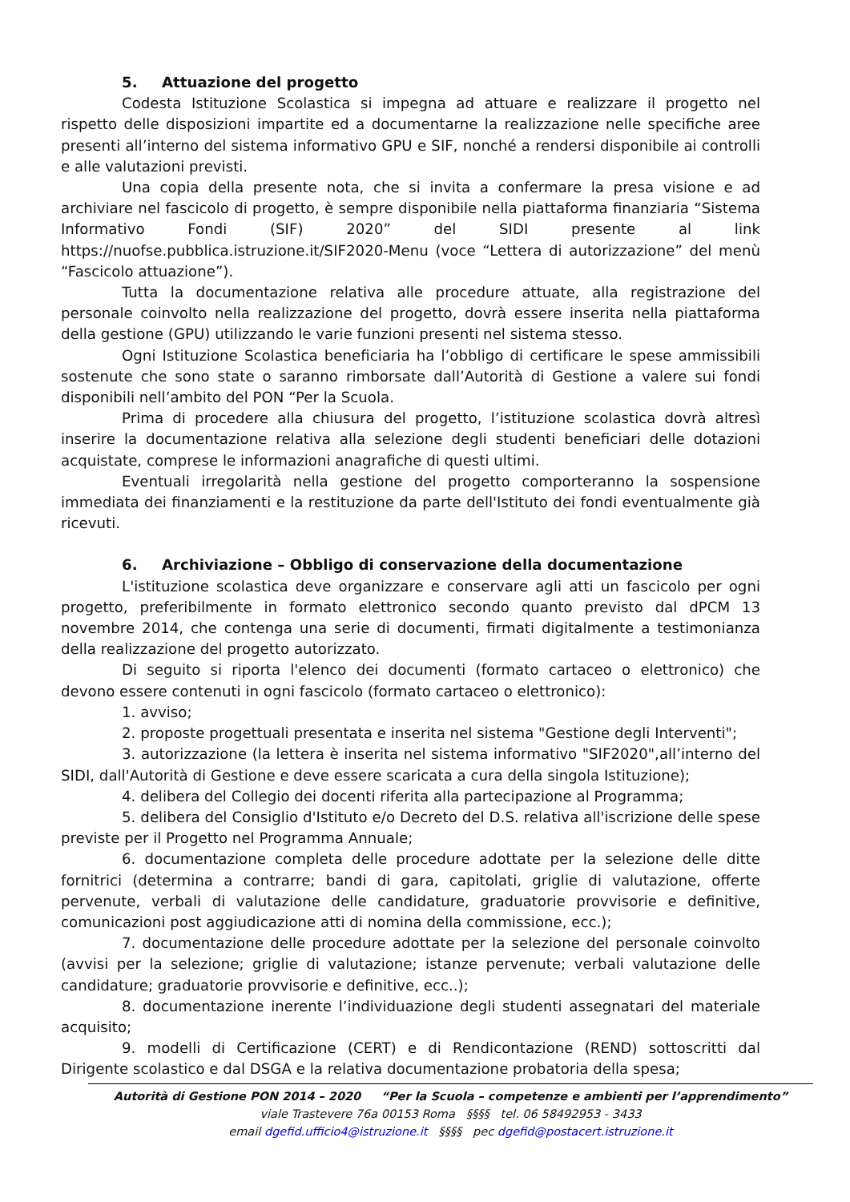5. Attuazione del progetto
Codesta Istituzione Scolastica si impegna ad attuare e realizzare il progetto nel rispetto delle disposizioni impartite ed a documentarne la realizzazione nelle specifiche aree presenti all’interno del sistema informativo GPU e SIF, nonché a rendersi disponibile ai controlli e alle valutazioni previsti.
Una copia della presente nota, che si invita a confermare la presa visione e ad archiviare nel fascicolo di progetto, è sempre disponibile nella piattaforma finanziaria “Sistema Informativo Fondi (SIF) 2020” del SIDI presente al link https://nuofse.pubblica.istruzione.it/SIF2020-Menu (voce “Lettera di autorizzazione” del menù “Fascicolo attuazione”).
Tutta la documentazione relativa alle procedure attuate, alla registrazione del personale coinvolto nella realizzazione del progetto, dovrà essere inserita nella piattaforma della gestione (GPU) utilizzando le varie funzioni presenti nel sistema stesso.
Ogni Istituzione Scolastica beneficiaria ha l’obbligo di certificare le spese ammissibili sostenute che sono state o saranno rimborsate dall’Autorità di Gestione a valere sui fondi disponibili nell’ambito del PON “Per la Scuola.
Prima di procedere alla chiusura del progetto, l’istituzione scolastica dovrà altresì inserire la documentazione relativa alla selezione degli studenti beneficiari delle dotazioni acquistate, comprese le informazioni anagrafiche di questi ultimi.
Eventuali irregolarità nella gestione del progetto comporteranno la sospensione immediata dei finanziamenti e la restituzione da parte dell'Istituto dei fondi eventualmente già ricevuti.
6. Archiviazione – Obbligo di conservazione della documentazione
L'istituzione scolastica deve organizzare e conservare agli atti un fascicolo per ogni progetto, preferibilmente in formato elettronico secondo quanto previsto dal dPCM 13 novembre 2014, che contenga una serie di documenti, firmati digitalmente a testimonianza della realizzazione del progetto autorizzato.
Di seguito si riporta l'elenco dei documenti (formato cartaceo o elettronico) che devono essere contenuti in ogni fascicolo (formato cartaceo o elettronico):
1. avviso;
2. proposte progettuali presentata e inserita nel sistema "Gestione degli Interventi";
3. autorizzazione (la lettera è inserita nel sistema informativo "SIF2020",all’interno del SIDI, dall'Autorità di Gestione e deve essere scaricata a cura della singola Istituzione);
4. delibera del Collegio dei docenti riferita alla partecipazione al Programma;
5. delibera del Consiglio d'Istituto e/o Decreto del D.S. relativa all'iscrizione delle spese previste per il Progetto nel Programma Annuale;
6. documentazione completa delle procedure adottate per la selezione delle ditte fornitrici (determina a contrarre; bandi di gara, capitolati, griglie di valutazione, offerte pervenute, verbali di valutazione delle candidature, graduatorie provvisorie e definitive, comunicazioni post aggiudicazione atti di nomina della commissione, ecc.);
7. documentazione delle procedure adottate per la selezione del personale coinvolto (avvisi per la selezione; griglie di valutazione; istanze pervenute; verbali valutazione delle candidature; graduatorie provvisorie e definitive, ecc..);
8. documentazione inerente l’individuazione degli studenti assegnatari del materiale acquisito;
9. modelli di Certificazione (CERT) e di Rendicontazione (REND) sottoscritti dal Dirigente scolastico e dal DSGA e la relativa documentazione probatoria della spesa;
Autorità di Gestione PON 2014 – 2020 “Per la Scuola – competenze e ambienti per l’apprendimento”
viale Trastevere 76a 00153 Roma §§§§ tel. 06 58492953 - 3433
email dgefid.ufficio4@istruzione.it §§§§ pec dgefid@postacert.istruzione.it